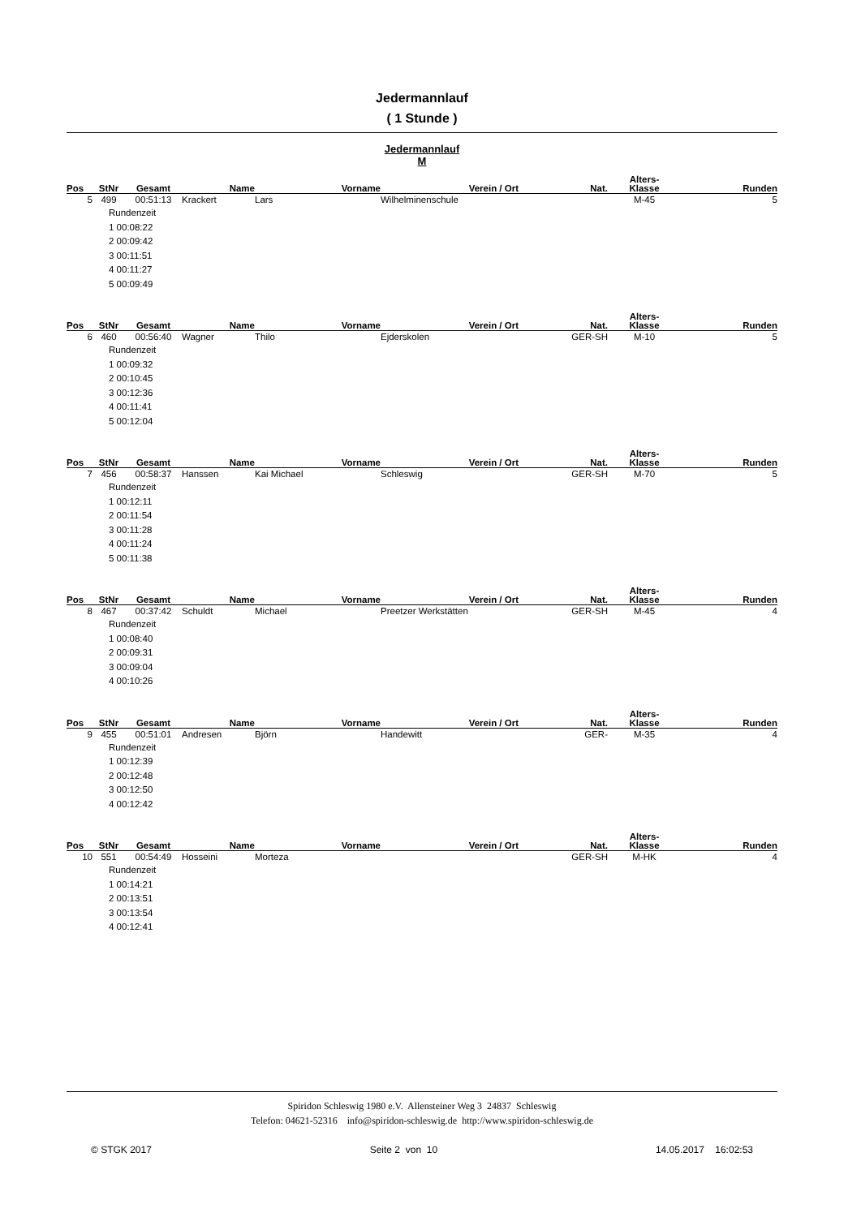Jedermannlauf
( 1 Stunde )
Jedermannlauf
M
| Pos | StNr | Gesamt | Name | Vorname | Verein / Ort | Nat. | Alters- Klasse | Runden |
| --- | --- | --- | --- | --- | --- | --- | --- | --- |
| 5 | 499 | 00:51:13 | Krackert | Lars | Wilhelminenschule | | M-45 | 5 |
| | Rundenzeit 1 00:08:22 2 00:09:42 3 00:11:51 4 00:11:27 5 00:09:49 | | | | | | | |
| Pos | StNr | Gesamt | Name | Vorname | Verein / Ort | Nat. | Alters- Klasse | Runden |
| --- | --- | --- | --- | --- | --- | --- | --- | --- |
| 6 | 460 | 00:56:40 | Wagner | Thilo | Ejderskolen | GER-SH | M-10 | 5 |
| | Rundenzeit 1 00:09:32 2 00:10:45 3 00:12:36 4 00:11:41 5 00:12:04 | | | | | | | |
| Pos | StNr | Gesamt | Name | Vorname | Verein / Ort | Nat. | Alters- Klasse | Runden |
| --- | --- | --- | --- | --- | --- | --- | --- | --- |
| 7 | 456 | 00:58:37 | Hanssen | Kai Michael | Schleswig | GER-SH | M-70 | 5 |
| | Rundenzeit 1 00:12:11 2 00:11:54 3 00:11:28 4 00:11:24 5 00:11:38 | | | | | | | |
| Pos | StNr | Gesamt | Name | Vorname | Verein / Ort | Nat. | Alters- Klasse | Runden |
| --- | --- | --- | --- | --- | --- | --- | --- | --- |
| 8 | 467 | 00:37:42 | Schuldt | Michael | Preetzer Werkstätten | GER-SH | M-45 | 4 |
| | Rundenzeit 1 00:08:40 2 00:09:31 3 00:09:04 4 00:10:26 | | | | | | | |
| Pos | StNr | Gesamt | Name | Vorname | Verein / Ort | Nat. | Alters- Klasse | Runden |
| --- | --- | --- | --- | --- | --- | --- | --- | --- |
| 9 | 455 | 00:51:01 | Andresen | Björn | Handewitt | GER- | M-35 | 4 |
| | Rundenzeit 1 00:12:39 2 00:12:48 3 00:12:50 4 00:12:42 | | | | | | | |
| Pos | StNr | Gesamt | Name | Vorname | Verein / Ort | Nat. | Alters- Klasse | Runden |
| --- | --- | --- | --- | --- | --- | --- | --- | --- |
| 10 | 551 | 00:54:49 | Hosseini | Morteza | | GER-SH | M-HK | 4 |
| | Rundenzeit 1 00:14:21 2 00:13:51 3 00:13:54 4 00:12:41 | | | | | | | |
Spiridon Schleswig 1980 e.V. Allensteiner Weg 3 24837 Schleswig
Telefon: 04621-52316 info@spiridon-schleswig.de http://www.spiridon-schleswig.de
© STGK 2017 Seite 2 von 10 14.05.2017 16:02:53